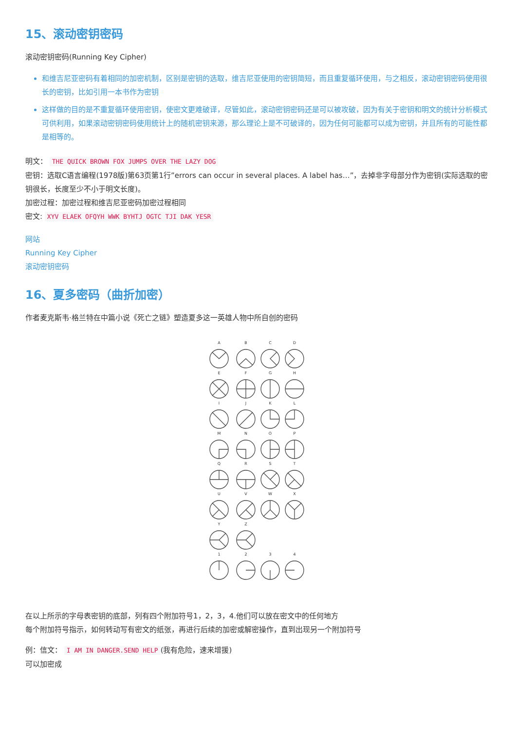15、滚动密钥密码
滚动密钥密码(Running Key Cipher)
和维吉尼亚密码有着相同的加密机制，区别是密钥的选取，维吉尼亚使用的密钥简短，而且重复循环使用，与之相反，滚动密钥密码使用很长的密钥，比如引用一本书作为密钥
这样做的目的是不重复循环使用密钥，使密文更难破译，尽管如此，滚动密钥密码还是可以被攻破，因为有关于密钥和明文的统计分析模式可供利用，如果滚动密钥密码使用统计上的随机密钥来源，那么理论上是不可破译的，因为任何可能都可以成为密钥，并且所有的可能性都是相等的。
明文： THE QUICK BROWN FOX JUMPS OVER THE LAZY DOG
密钥：选取C语言编程(1978版)第63页第1行”errors can occur in several places. A label has…”，去掉非字母部分作为密钥(实际选取的密钥很长，长度至少不小于明文长度)。
加密过程：加密过程和维吉尼亚密码加密过程相同
密文: XYV ELAEK OFQYH WWK BYHTJ OGTC TJI DAK YESR
网站
Running Key Cipher
滚动密钥密码
16、夏多密码（曲折加密）
作者麦克斯韦·格兰特在中篇小说《死亡之链》塑造夏多这一英雄人物中所自创的密码
A
B
C
D
E
F
G
H
I
J
K
L
M
N
O
P
Q
R
S
T
U
V
W
X
Y
Z
1
2
3
4
在以上所示的字母表密钥的底部，列有四个附加符号1，2，3，4.他们可以放在密文中的任何地方
每个附加符号指示，如何转动写有密文的纸张，再进行后续的加密或解密操作，直到出现另一个附加符号
例：信文： I AM IN DANGER.SEND HELP (我有危险，速来增援)
可以加密成